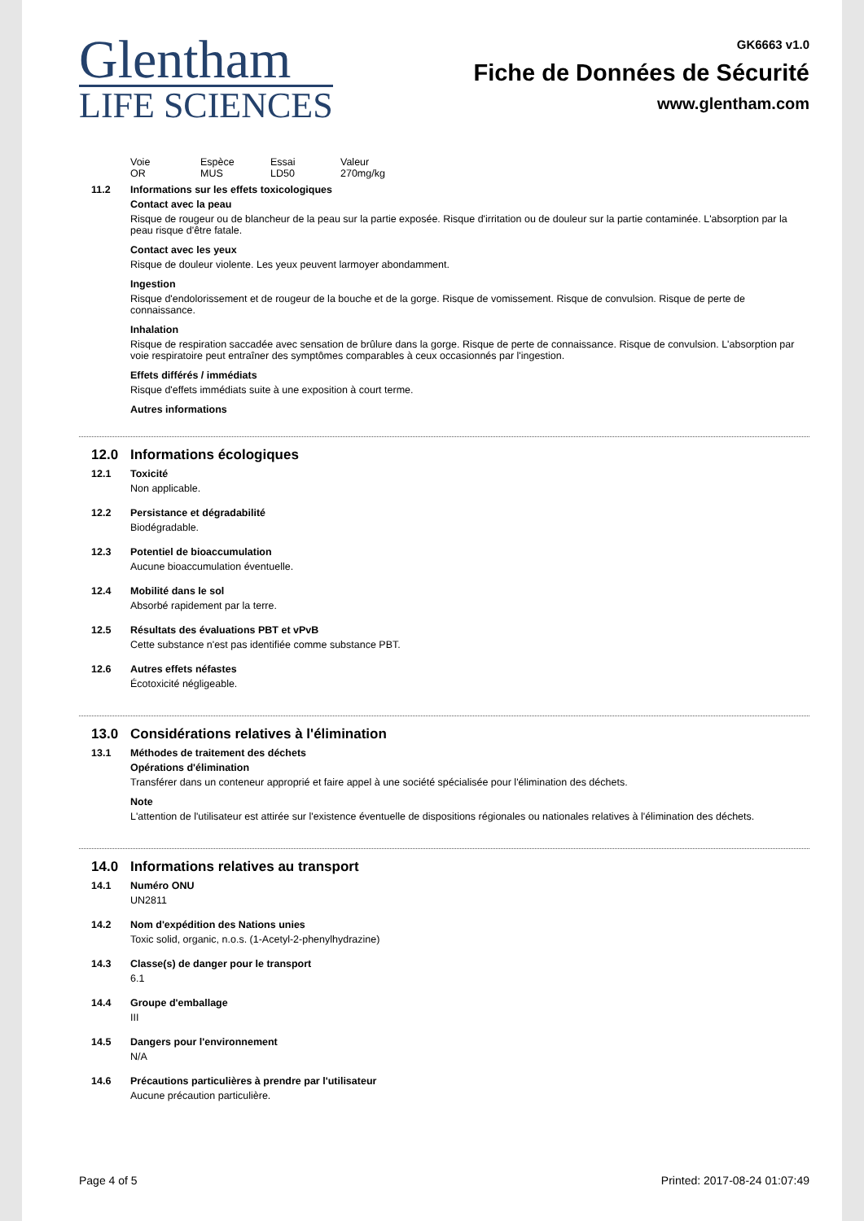Glentham
LIFE SCIENCES
GK6663 v1.0
Fiche de Données de Sécurité
www.glentham.com
| Voie | Espèce | Essai | Valeur |
| OR | MUS | LD50 | 270mg/kg |
11.2 Informations sur les effets toxicologiques
Contact avec la peau
Risque de rougeur ou de blancheur de la peau sur la partie exposée. Risque d'irritation ou de douleur sur la partie contaminée. L'absorption par la peau risque d'être fatale.
Contact avec les yeux
Risque de douleur violente. Les yeux peuvent larmoyer abondamment.
Ingestion
Risque d'endolorissement et de rougeur de la bouche et de la gorge. Risque de vomissement. Risque de convulsion. Risque de perte de connaissance.
Inhalation
Risque de respiration saccadée avec sensation de brûlure dans la gorge. Risque de perte de connaissance. Risque de convulsion. L'absorption par voie respiratoire peut entraîner des symptômes comparables à ceux occasionnés par l'ingestion.
Effets différés / immédiats
Risque d'effets immédiats suite à une exposition à court terme.
Autres informations
12.0 Informations écologiques
12.1 Toxicité
Non applicable.
12.2 Persistance et dégradabilité
Biodégradable.
12.3 Potentiel de bioaccumulation
Aucune bioaccumulation éventuelle.
12.4 Mobilité dans le sol
Absorbé rapidement par la terre.
12.5 Résultats des évaluations PBT et vPvB
Cette substance n'est pas identifiée comme substance PBT.
12.6 Autres effets néfastes
Écotoxicité négligeable.
13.0 Considérations relatives à l'élimination
13.1 Méthodes de traitement des déchets
Opérations d'élimination
Transférer dans un conteneur approprié et faire appel à une société spécialisée pour l'élimination des déchets.
Note
L'attention de l'utilisateur est attirée sur l'existence éventuelle de dispositions régionales ou nationales relatives à l'élimination des déchets.
14.0 Informations relatives au transport
14.1 Numéro ONU
UN2811
14.2 Nom d'expédition des Nations unies
Toxic solid, organic, n.o.s. (1-Acetyl-2-phenylhydrazine)
14.3 Classe(s) de danger pour le transport
6.1
14.4 Groupe d'emballage
III
14.5 Dangers pour l'environnement
N/A
14.6 Précautions particulières à prendre par l'utilisateur
Aucune précaution particulière.
Page 4 of 5 Printed: 2017-08-24 01:07:49